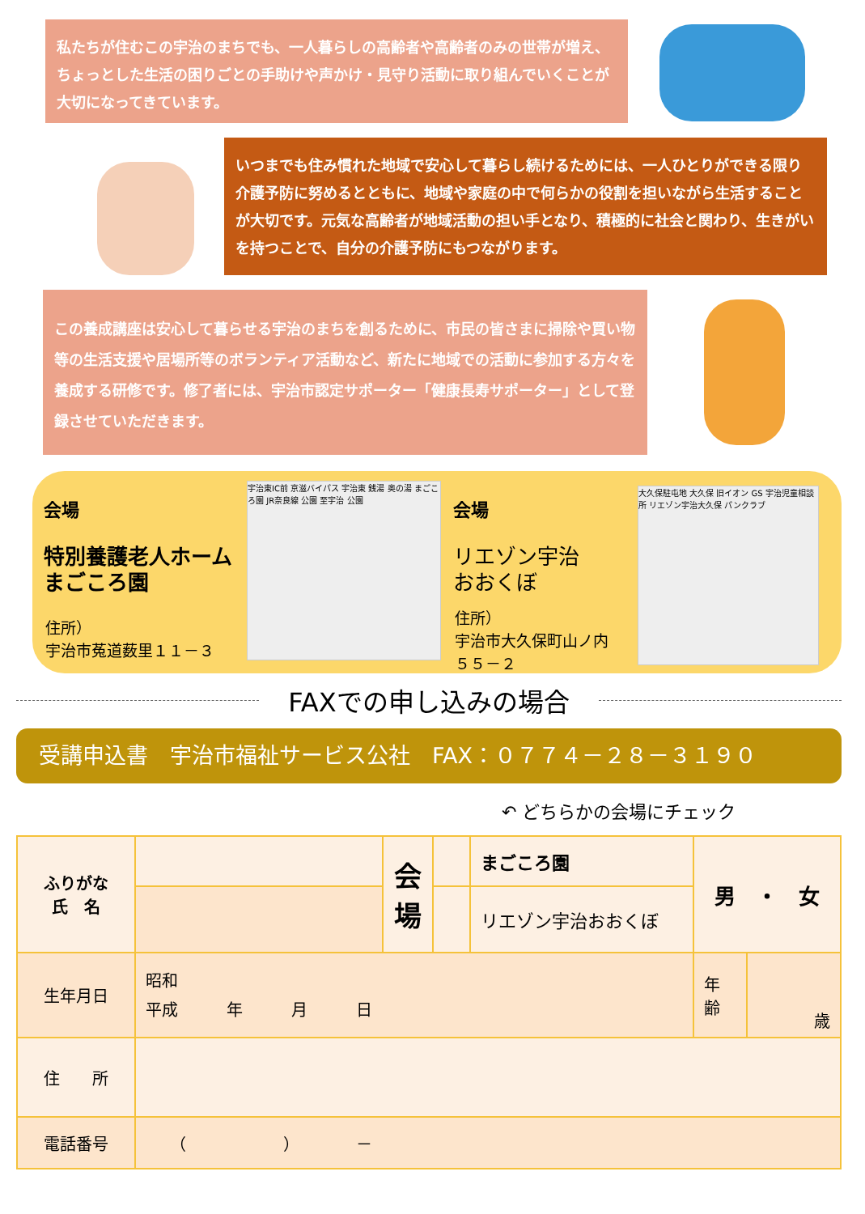私たちが住むこの宇治のまちでも、一人暮らしの高齢者や高齢者のみの世帯が増え、ちょっとした生活の困りごとの手助けや声かけ・見守り活動に取り組んでいくことが大切になってきています。
いつまでも住み慣れた地域で安心して暮らし続けるためには、一人ひとりができる限り介護予防に努めるとともに、地域や家庭の中で何らかの役割を担いながら生活することが大切です。元気な高齢者が地域活動の担い手となり、積極的に社会と関わり、生きがいを持つことで、自分の介護予防にもつながります。
この養成講座は安心して暮らせる宇治のまちを創るために、市民の皆さまに掃除や買い物等の生活支援や居場所等のボランティア活動など、新たに地域での活動に参加する方々を養成する研修です。修了者には、宇治市認定サポーター「健康長寿サポーター」として登録させていただきます。
会場
特別養護老人ホーム
まごころ園
住所）
宇治市菟道薮里１１－３
宇治東IC前 京滋バイパス 宇治東 銭湯 奥の湯 まごころ園 JR奈良線 公園 至宇治 公園
会場
リエゾン宇治
おおくぼ
住所）
宇治市大久保町山ノ内
５５－２
大久保駐屯地 大久保 旧イオン GS 宇治児童相談所 リエゾン宇治大久保 パンクラブ
FAXでの申し込みの場合
受講申込書　宇治市福祉サービス公社　FAX：０７７４－２８－３１９０
↶ どちらかの会場にチェック
| ふりがな 氏 名 | | 会 場 | | まごころ園 | 男 ・ 女 | |
| | | | | リエゾン宇治おおくぼ | | |
| 生年月日 | 昭和 平成 年 月 日 | | | | 年 齢 | 歳 |
| 住 所 | | | | | | |
| 電話番号 | （ ） － | | | | | |